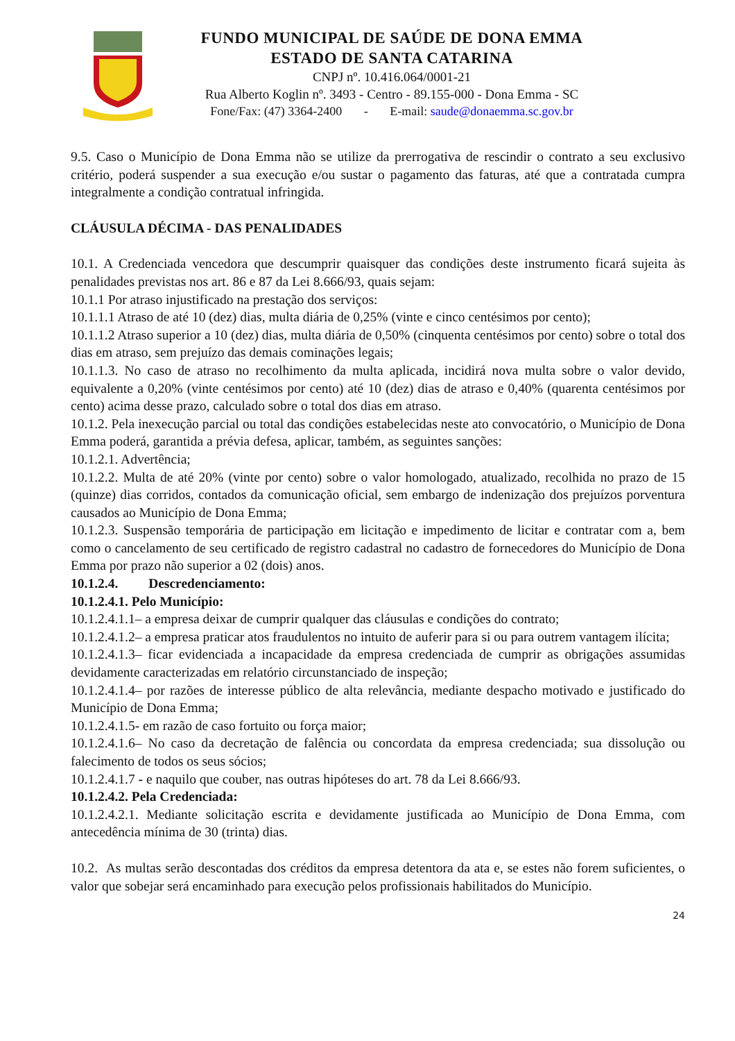FUNDO MUNICIPAL DE SAÚDE DE DONA EMMA
ESTADO DE SANTA CATARINA
CNPJ nº. 10.416.064/0001-21
Rua Alberto Koglin nº. 3493 - Centro - 89.155-000 - Dona Emma - SC
Fone/Fax: (47) 3364-2400 - E-mail: saude@donaemma.sc.gov.br
9.5. Caso o Município de Dona Emma não se utilize da prerrogativa de rescindir o contrato a seu exclusivo critério, poderá suspender a sua execução e/ou sustar o pagamento das faturas, até que a contratada cumpra integralmente a condição contratual infringida.
CLÁUSULA DÉCIMA - DAS PENALIDADES
10.1. A Credenciada vencedora que descumprir quaisquer das condições deste instrumento ficará sujeita às penalidades previstas nos art. 86 e 87 da Lei 8.666/93, quais sejam:
10.1.1 Por atraso injustificado na prestação dos serviços:
10.1.1.1 Atraso de até 10 (dez) dias, multa diária de 0,25% (vinte e cinco centésimos por cento);
10.1.1.2 Atraso superior a 10 (dez) dias, multa diária de 0,50% (cinquenta centésimos por cento) sobre o total dos dias em atraso, sem prejuízo das demais cominações legais;
10.1.1.3. No caso de atraso no recolhimento da multa aplicada, incidirá nova multa sobre o valor devido, equivalente a 0,20% (vinte centésimos por cento) até 10 (dez) dias de atraso e 0,40% (quarenta centésimos por cento) acima desse prazo, calculado sobre o total dos dias em atraso.
10.1.2. Pela inexecução parcial ou total das condições estabelecidas neste ato convocatório, o Município de Dona Emma poderá, garantida a prévia defesa, aplicar, também, as seguintes sanções:
10.1.2.1. Advertência;
10.1.2.2. Multa de até 20% (vinte por cento) sobre o valor homologado, atualizado, recolhida no prazo de 15 (quinze) dias corridos, contados da comunicação oficial, sem embargo de indenização dos prejuízos porventura causados ao Município de Dona Emma;
10.1.2.3. Suspensão temporária de participação em licitação e impedimento de licitar e contratar com a, bem como o cancelamento de seu certificado de registro cadastral no cadastro de fornecedores do Município de Dona Emma por prazo não superior a 02 (dois) anos.
10.1.2.4. Descredenciamento:
10.1.2.4.1. Pelo Município:
10.1.2.4.1.1– a empresa deixar de cumprir qualquer das cláusulas e condições do contrato;
10.1.2.4.1.2– a empresa praticar atos fraudulentos no intuito de auferir para si ou para outrem vantagem ilícita;
10.1.2.4.1.3– ficar evidenciada a incapacidade da empresa credenciada de cumprir as obrigações assumidas devidamente caracterizadas em relatório circunstanciado de inspeção;
10.1.2.4.1.4– por razões de interesse público de alta relevância, mediante despacho motivado e justificado do Município de Dona Emma;
10.1.2.4.1.5- em razão de caso fortuito ou força maior;
10.1.2.4.1.6– No caso da decretação de falência ou concordata da empresa credenciada; sua dissolução ou falecimento de todos os seus sócios;
10.1.2.4.1.7 - e naquilo que couber, nas outras hipóteses do art. 78 da Lei 8.666/93.
10.1.2.4.2. Pela Credenciada:
10.1.2.4.2.1. Mediante solicitação escrita e devidamente justificada ao Município de Dona Emma, com antecedência mínima de 30 (trinta) dias.
10.2. As multas serão descontadas dos créditos da empresa detentora da ata e, se estes não forem suficientes, o valor que sobejar será encaminhado para execução pelos profissionais habilitados do Município.
24